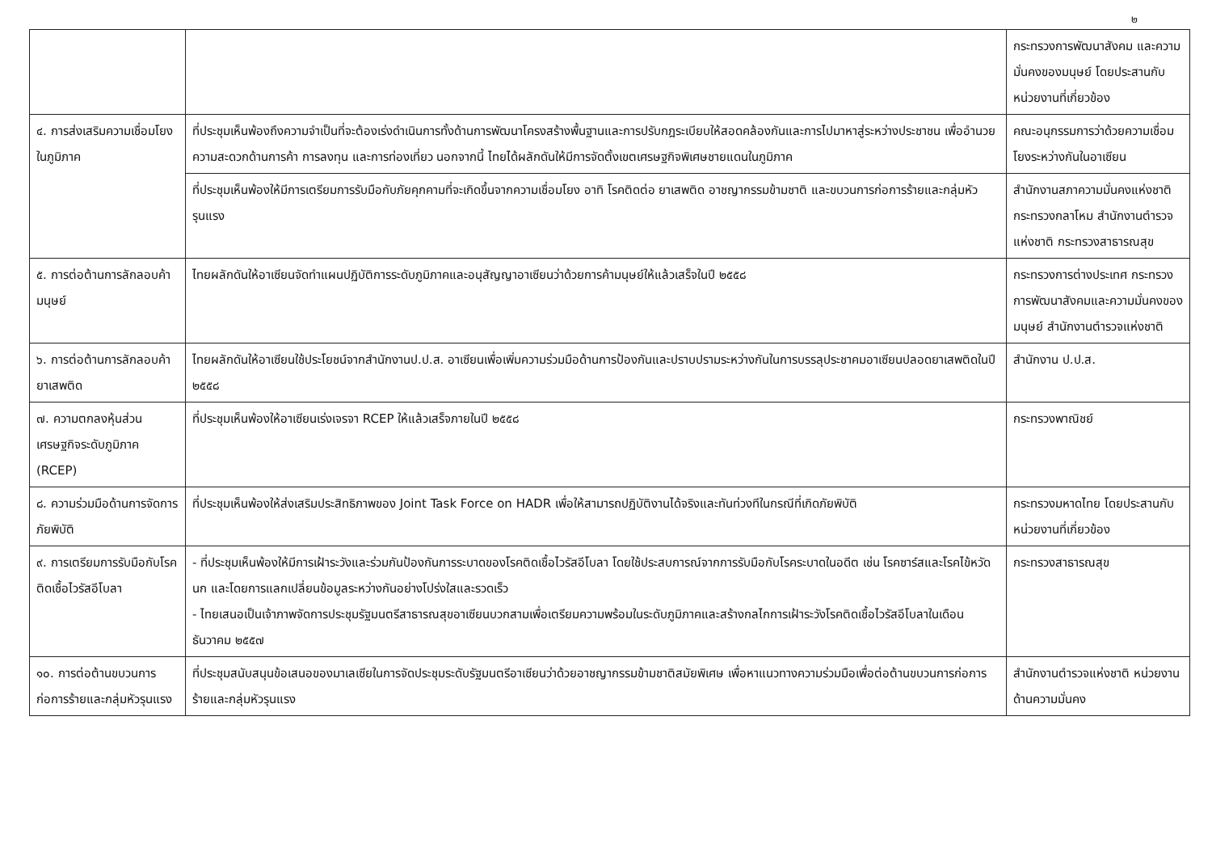๒
| | | กระทรวงการพัฒนาสังคม และความมั่นคงของมนุษย์ โดยประสานกับหน่วยงานที่เกี่ยวข้อง |
| ๔. การส่งเสริมความเชื่อมโยงในภูมิภาค | ที่ประชุมเห็นพ้องถึงความจำเป็นที่จะต้องเร่งดำเนินการทั้งด้านการพัฒนาโครงสร้างพื้นฐานและการปรับกฎระเบียบให้สอดคล้องกันและการไปมาหาสู่ระหว่างประชาชน เพื่ออำนวยความสะดวกด้านการค้า การลงทุน และการท่องเที่ยว นอกจากนี้ ไทยได้ผลักดันให้มีการจัดตั้งเขตเศรษฐกิจพิเศษชายแดนในภูมิภาค | คณะอนุกรรมการว่าด้วยความเชื่อมโยงระหว่างกันในอาเซียน |
| | ที่ประชุมเห็นพ้องให้มีการเตรียมการรับมือกับภัยคุกคามที่จะเกิดขึ้นจากความเชื่อมโยง อาทิ โรคติดต่อ ยาเสพติด อาชญากรรมข้ามชาติ และขบวนการก่อการร้ายและกลุ่มหัวรุนแรง | สำนักงานสภาความมั่นคงแห่งชาติ กระทรวงกลาโหม สำนักงานตำรวจแห่งชาติ กระทรวงสาธารณสุข |
| ๕. การต่อต้านการลักลอบค้ามนุษย์ | ไทยผลักดันให้อาเซียนจัดทำแผนปฏิบัติการระดับภูมิภาคและอนุสัญญาอาเซียนว่าด้วยการค้ามนุษย์ให้แล้วเสร็จในปี ๒๕๕๘ | กระทรวงการต่างประเทศ กระทรวงการพัฒนาสังคมและความมั่นคงของมนุษย์ สำนักงานตำรวจแห่งชาติ |
| ๖. การต่อต้านการลักลอบค้ายาเสพติด | ไทยผลักดันให้อาเซียนใช้ประโยชน์จากสำนักงานป.ป.ส. อาเซียนเพื่อเพิ่มความร่วมมือด้านการป้องกันและปราบปรามระหว่างกันในการบรรลุประชาคมอาเซียนปลอดยาเสพติดในปี ๒๕๕๘ | สำนักงาน ป.ป.ส. |
| ๗. ความตกลงหุ้นส่วนเศรษฐกิจระดับภูมิภาค (RCEP) | ที่ประชุมเห็นพ้องให้อาเซียนเร่งเจรจา RCEP ให้แล้วเสร็จภายในปี ๒๕๕๘ | กระทรวงพาณิชย์ |
| ๘. ความร่วมมือด้านการจัดการภัยพิบัติ | ที่ประชุมเห็นพ้องให้ส่งเสริมประสิทธิภาพของ Joint Task Force on HADR เพื่อให้สามารถปฏิบัติงานได้จริงและทันท่วงทีในกรณีที่เกิดภัยพิบัติ | กระทรวงมหาดไทย โดยประสานกับหน่วยงานที่เกี่ยวข้อง |
| ๙. การเตรียมการรับมือกับโรคติดเชื้อไวรัสอีโบลา | - ที่ประชุมเห็นพ้องให้มีการเฝ้าระวังและร่วมกันป้องกันการระบาดของโรคติดเชื้อไวรัสอีโบลา โดยใช้ประสบการณ์จากการรับมือกับโรคระบาดในอดีต เช่น โรคซาร์สและโรคไข้หวัดนก และโดยการแลกเปลี่ยนข้อมูลระหว่างกันอย่างโปร่งใสและรวดเร็ว - ไทยเสนอเป็นเจ้าภาพจัดการประชุมรัฐมนตรีสาธารณสุขอาเซียนบวกสามเพื่อเตรียมความพร้อมในระดับภูมิภาคและสร้างกลไกการเฝ้าระวังโรคติดเชื้อไวรัสอีโบลาในเดือนธันวาคม ๒๕๕๗ | กระทรวงสาธารณสุข |
| ๑๐. การต่อต้านขบวนการก่อการร้ายและกลุ่มหัวรุนแรง | ที่ประชุมสนับสนุนข้อเสนอของมาเลเซียในการจัดประชุมระดับรัฐมนตรีอาเซียนว่าด้วยอาชญากรรมข้ามชาติสมัยพิเศษ เพื่อหาแนวทางความร่วมมือเพื่อต่อต้านขบวนการก่อการร้ายและกลุ่มหัวรุนแรง | สำนักงานตำรวจแห่งชาติ หน่วยงานด้านความมั่นคง |